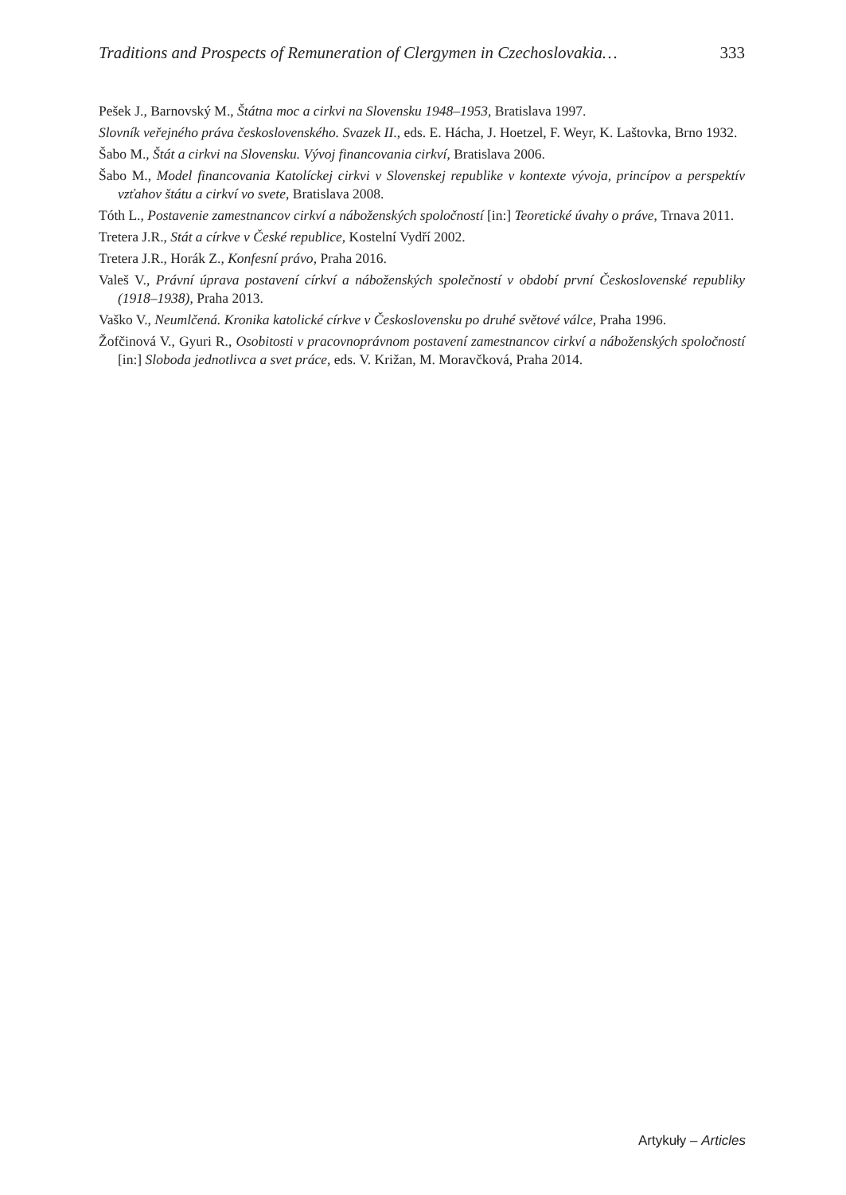Traditions and Prospects of Remuneration of Clergymen in Czechoslovakia… 333
Pešek J., Barnovský M., Štátna moc a cirkvi na Slovensku 1948–1953, Bratislava 1997.
Slovník veřejného práva československého. Svazek II., eds. E. Hácha, J. Hoetzel, F. Weyr, K. Laštovka, Brno 1932.
Šabo M., Štát a cirkvi na Slovensku. Vývoj financovania cirkví, Bratislava 2006.
Šabo M., Model financovania Katolíckej cirkvi v Slovenskej republike v kontexte vývoja, princípov a perspektív vzťahov štátu a cirkví vo svete, Bratislava 2008.
Tóth L., Postavenie zamestnancov cirkví a náboženských spoločností [in:] Teoretické úvahy o práve, Trnava 2011.
Tretera J.R., Stát a církve v České republice, Kostelní Vydří 2002.
Tretera J.R., Horák Z., Konfesní právo, Praha 2016.
Valeš V., Právní úprava postavení církví a náboženských společností v období první Československé republiky (1918–1938), Praha 2013.
Vaško V., Neumlčená. Kronika katolické církve v Československu po druhé světové válce, Praha 1996.
Žofčinová V., Gyuri R., Osobitosti v pracovnoprávnom postavení zamestnancov cirkví a náboženských spoločností [in:] Sloboda jednotlivca a svet práce, eds. V. Križan, M. Moravčková, Praha 2014.
Artykuły – Articles